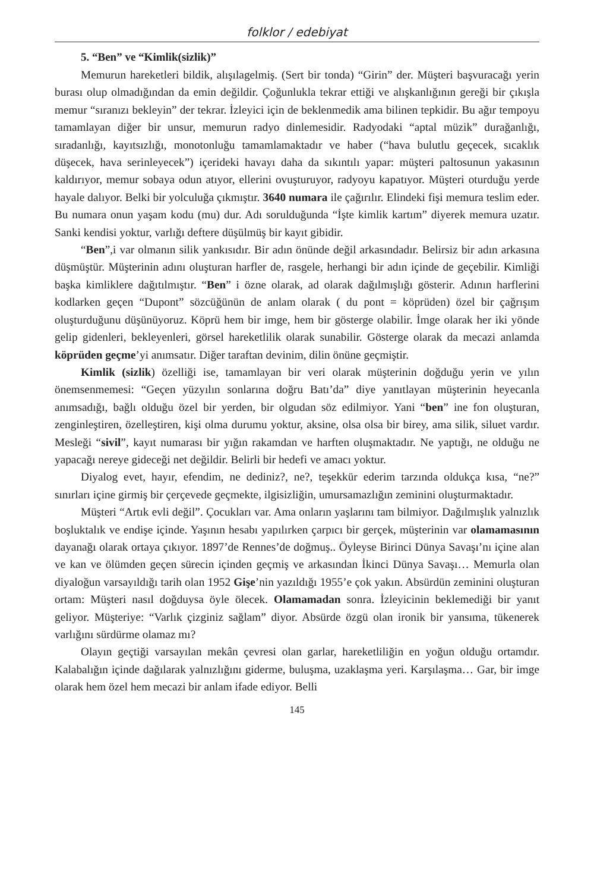folklor / edebiyat
5. “Ben” ve “Kimlik(sizlik)”
Memurun hareketleri bildik, alışılagelmiş. (Sert bir tonda) “Girin” der. Müşteri başvuracağı yerin burası olup olmadığından da emin değildir. Çoğunlukla tekrar ettiği ve alışkanlığının gereği bir çıkışla memur “sıranızı bekleyin” der tekrar. İzleyici için de beklenmedik ama bilinen tepkidir. Bu ağır tempoyu tamamlayan diğer bir unsur, memurun radyo dinlemesidir. Radyodaki “aptal müzik” durağanlığı, sıradanlığı, kayıtsızlığı, monotonluğu tamamlamaktadır ve haber (“hava bulutlu geçecek, sıcaklık düşecek, hava serinleyecek”) içerideki havayı daha da sıkıntılı yapar: müşteri paltosunun yakasının kaldırıyor, memur sobaya odun atıyor, ellerini ovuşturuyor, radyoyu kapatıyor. Müşteri oturduğu yerde hayale dalıyor. Belki bir yolculuğa çıkmıştır. 3640 numara ile çağırılır. Elindeki fişi memura teslim eder. Bu numara onun yaşam kodu (mu) dur. Adı sorulduğunda “İşte kimlik kartım” diyerek memura uzatır. Sanki kendisi yoktur, varlığı deftere düşülmüş bir kayıt gibidir.
“Ben”,i var olmanın silik yankısıdır. Bir adın önünde değil arkasındadır. Belirsiz bir adın arkasına düşmüştür. Müşterinin adını oluşturan harfler de, rasgele, herhangi bir adın içinde de geçebilir. Kimliği başka kimliklere dağıtılmıştır. “Ben” i özne olarak, ad olarak dağılmışlığı gösterir. Adının harflerini kodlarken geçen “Dupont” sözcüğünün de anlam olarak ( du pont = köprüden) özel bir çağrışım oluşturduğunu düşünüyoruz. Köprü hem bir imge, hem bir gösterge olabilir. İmge olarak her iki yönde gelip gidenleri, bekleyenleri, görsel hareketlilik olarak sunabilir. Gösterge olarak da mecazi anlamda köprüden geçme’yi anımsatır. Diğer taraftan devinim, dilin önüne geçmiştir.
Kimlik (sizlik) özelliği ise, tamamlayan bir veri olarak müşterinin doğduğu yerin ve yılın önemsenmemesi: “Geçen yüzyılın sonlarına doğru Batı’da” diye yanıtlayan müşterinin heyecanla anımsadığı, bağlı olduğu özel bir yerden, bir olgudan söz edilmiyor. Yani “ben” ine fon oluşturan, zenginleştiren, özelleştiren, kişi olma durumu yoktur, aksine, olsa olsa bir birey, ama silik, siluet vardır. Mesleği “sivil”, kayıt numarası bir yığın rakamdan ve harften oluşmaktadır. Ne yaptığı, ne olduğu ne yapacağı nereye gideceği net değildir. Belirli bir hedefi ve amacı yoktur.
Diyalog evet, hayır, efendim, ne dediniz?, ne?, teşekkür ederim tarzında oldukça kısa, “ne?” sınırları içine girmiş bir çerçevede geçmekte, ilgisizliğin, umursamazlığın zeminini oluşturmaktadır.
Müşteri “Artık evli değil”. Çocukları var. Ama onların yaşlarını tam bilmiyor. Dağılmışlık yalnızlık boşluktalık ve endişe içinde. Yaşının hesabı yapılırken çarpıcı bir gerçek, müşterinin var olamamasının dayanağı olarak ortaya çıkıyor. 1897’de Rennes’de doğmuş.. Öyleyse Birinci Dünya Savaşı’nı içine alan ve kan ve ölümden geçen sürecin içinden geçmiş ve arkasından İkinci Dünya Savaşı… Memurla olan diyaloğun varsayıldığı tarih olan 1952 Gişe’nin yazıldığı 1955’e çok yakın. Absürdün zeminini oluşturan ortam: Müşteri nasıl doğduysa öyle ölecek. Olamamadan sonra. İzleyicinin beklemediği bir yanıt geliyor. Müşteriye: “Varlık çizginiz sağlam” diyor. Absürde özgü olan ironik bir yansıma, tükenerek varlığını sürdürme olamaz mı?
Olayın geçtiği varsayılan mekân çevresi olan garlar, hareketliliğin en yoğun olduğu ortamdır. Kalabalığın içinde dağılarak yalnızlığını giderme, buluşma, uzaklaşma yeri. Karşılaşma… Gar, bir imge olarak hem özel hem mecazi bir anlam ifade ediyor. Belli
145